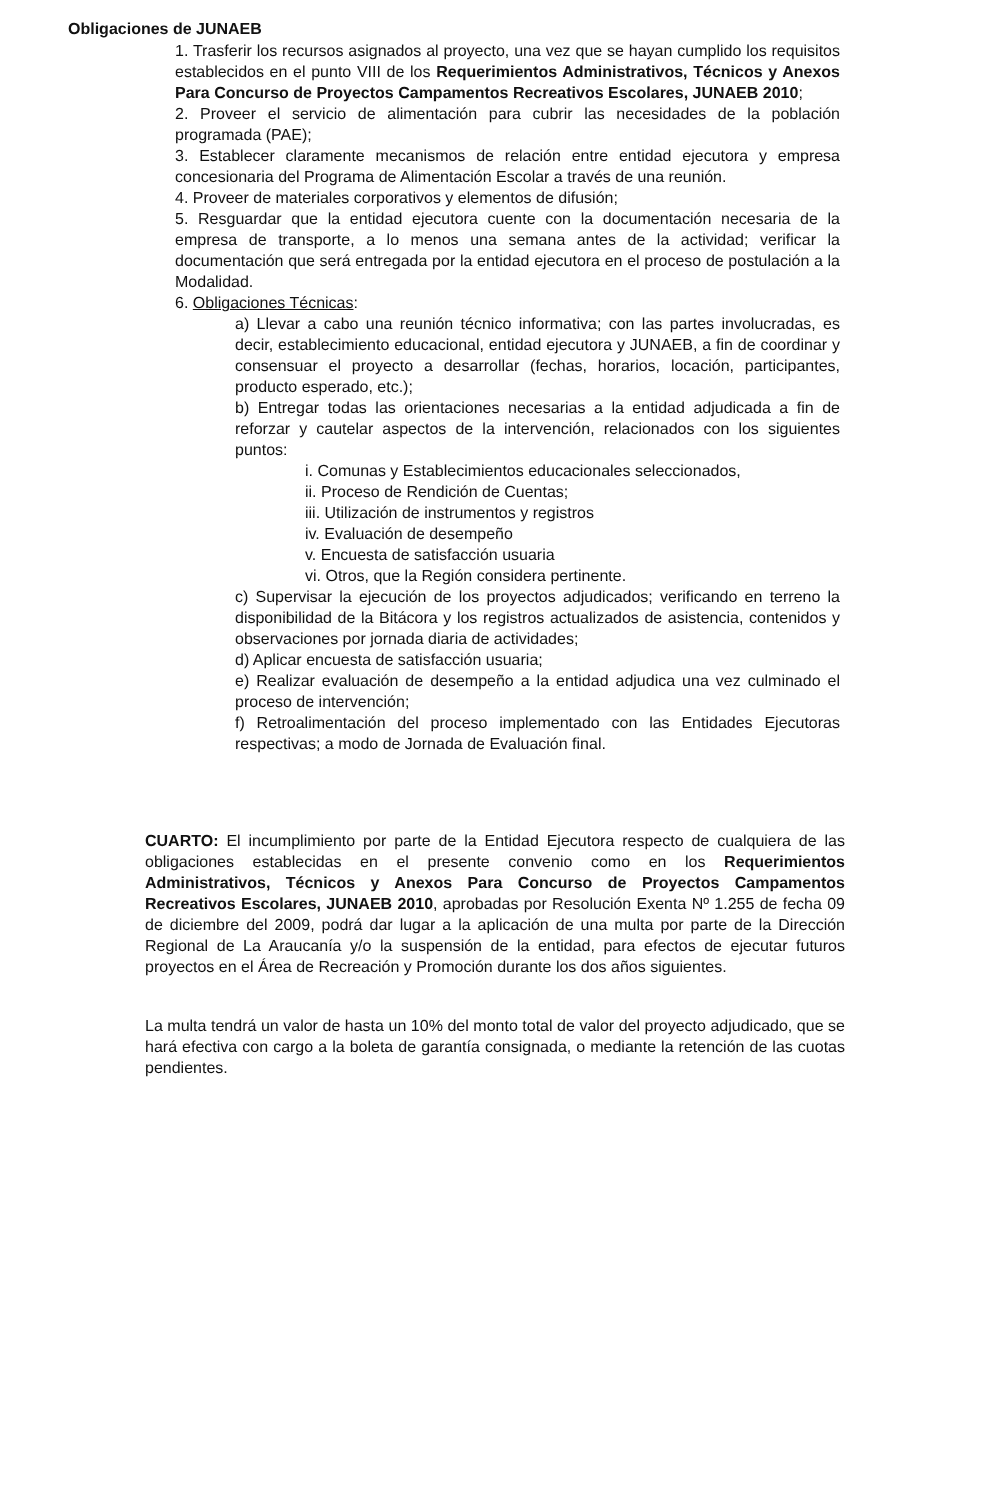Obligaciones de JUNAEB
1. Trasferir los recursos asignados al proyecto, una vez que se hayan cumplido los requisitos establecidos en el punto VIII de los Requerimientos Administrativos, Técnicos y Anexos Para Concurso de Proyectos Campamentos Recreativos Escolares, JUNAEB 2010;
2. Proveer el servicio de alimentación para cubrir las necesidades de la población programada (PAE);
3. Establecer claramente mecanismos de relación entre entidad ejecutora y empresa concesionaria del Programa de Alimentación Escolar a través de una reunión.
4. Proveer de materiales corporativos y elementos de difusión;
5. Resguardar que la entidad ejecutora cuente con la documentación necesaria de la empresa de transporte, a lo menos una semana antes de la actividad; verificar la documentación que será entregada por la entidad ejecutora en el proceso de postulación a la Modalidad.
6. Obligaciones Técnicas:
a) Llevar a cabo una reunión técnico informativa; con las partes involucradas, es decir, establecimiento educacional, entidad ejecutora y JUNAEB, a fin de coordinar y consensuar el proyecto a desarrollar (fechas, horarios, locación, participantes, producto esperado, etc.);
b) Entregar todas las orientaciones necesarias a la entidad adjudicada a fin de reforzar y cautelar aspectos de la intervención, relacionados con los siguientes puntos:
i. Comunas y Establecimientos educacionales seleccionados,
ii. Proceso de Rendición de Cuentas;
iii. Utilización de instrumentos y registros
iv. Evaluación de desempeño
v. Encuesta de satisfacción usuaria
vi. Otros, que la Región considera pertinente.
c) Supervisar la ejecución de los proyectos adjudicados; verificando en terreno la disponibilidad de la Bitácora y los registros actualizados de asistencia, contenidos y observaciones por jornada diaria de actividades;
d) Aplicar encuesta de satisfacción usuaria;
e) Realizar evaluación de desempeño a la entidad adjudica una vez culminado el proceso de intervención;
f) Retroalimentación del proceso implementado con las Entidades Ejecutoras respectivas; a modo de Jornada de Evaluación final.
CUARTO: El incumplimiento por parte de la Entidad Ejecutora respecto de cualquiera de las obligaciones establecidas en el presente convenio como en los Requerimientos Administrativos, Técnicos y Anexos Para Concurso de Proyectos Campamentos Recreativos Escolares, JUNAEB 2010, aprobadas por Resolución Exenta Nº 1.255 de fecha 09 de diciembre del 2009, podrá dar lugar a la aplicación de una multa por parte de la Dirección Regional de La Araucanía y/o la suspensión de la entidad, para efectos de ejecutar futuros proyectos en el Área de Recreación y Promoción durante los dos años siguientes.
La multa tendrá un valor de hasta un 10% del monto total de valor del proyecto adjudicado, que se hará efectiva con cargo a la boleta de garantía consignada, o mediante la retención de las cuotas pendientes.